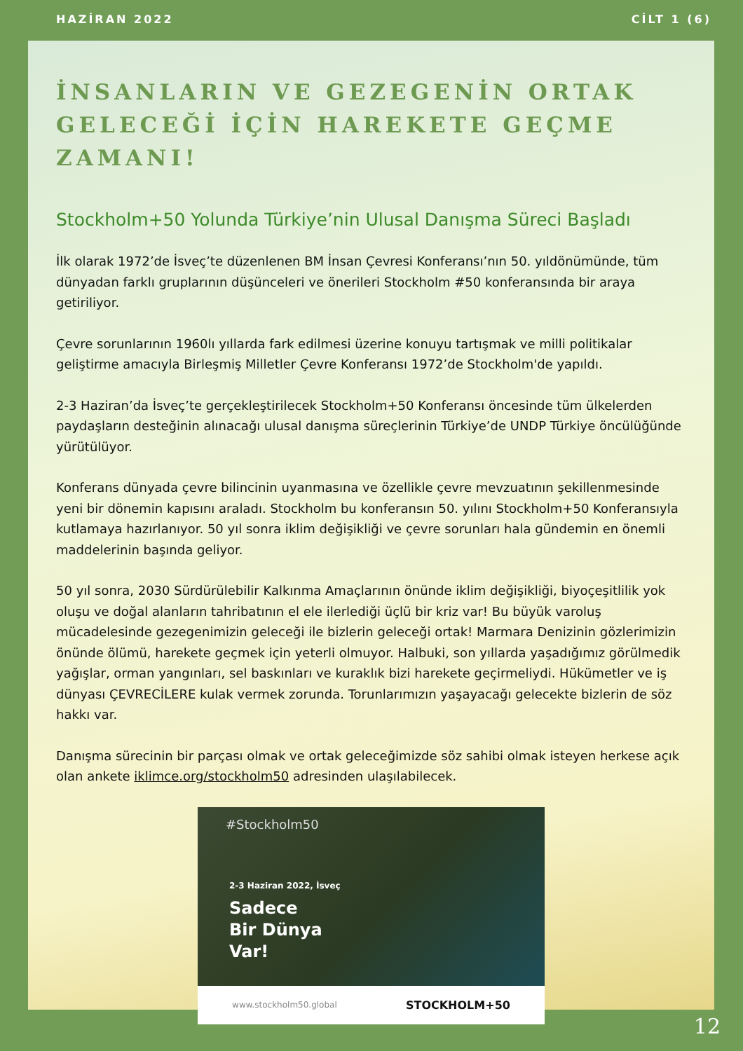HAZİRAN 2022 CİLT 1 (6)
İNSANLARIN VE GEZEGENİN ORTAK GELECEĞİ İÇİN HAREKETE GEÇME ZAMANI!
Stockholm+50 Yolunda Türkiye’nin Ulusal Danışma Süreci Başladı
İlk olarak 1972’de İsveç’te düzenlenen BM İnsan Çevresi Konferansı’nın 50. yıldönümünde, tüm dünyadan farklı gruplarının düşünceleri ve önerileri Stockholm #50 konferansında bir araya getiriliyor.
Çevre sorunlarının 1960lı yıllarda fark edilmesi üzerine konuyu tartışmak ve milli politikalar geliştirme amacıyla Birleşmiş Milletler Çevre Konferansı 1972’de Stockholm'de yapıldı.
2-3 Haziran’da İsveç’te gerçekleştirilecek Stockholm+50 Konferansı öncesinde tüm ülkelerden paydaşların desteğinin alınacağı ulusal danışma süreçlerinin Türkiye’de UNDP Türkiye öncülüğünde yürütülüyor.
Konferans dünyada çevre bilincinin uyanmasına ve özellikle çevre mevzuatının şekillenmesinde yeni bir dönemin kapısını araladı. Stockholm bu konferansın 50. yılını Stockholm+50 Konferansıyla kutlamaya hazırlanıyor. 50 yıl sonra iklim değişikliği ve çevre sorunları hala gündemin en önemli maddelerinin başında geliyor.
50 yıl sonra, 2030 Sürdürülebilir Kalkınma Amaçlarının önünde iklim değişikliği, biyoçeşitlilik yok oluşu ve doğal alanların tahribatının el ele ilerlediği üçlü bir kriz var! Bu büyük varoluş mücadelesinde gezegenimizin geleceği ile bizlerin geleceği ortak! Marmara Denizinin gözlerimizin önünde ölümü, harekete geçmek için yeterli olmuyor. Halbuki, son yıllarda yaşadığımız görülmedik yağışlar, orman yangınları, sel baskınları ve kuraklık bizi harekete geçirmeliydi. Hükümetler ve iş dünyası ÇEVRECİLERE kulak vermek zorunda. Torunlarımızın yaşayacağı gelecekte bizlerin de söz hakkı var.
Danışma sürecinin bir parçası olmak ve ortak geleceğimizde söz sahibi olmak isteyen herkese açık olan ankete iklimce.org/stockholm50 adresinden ulaşılabilecek.
#Stockholm50
2-3 Haziran 2022, İsveç
Sadece
Bir Dünya
Var!
www.stockholm50.global STOCKHOLM+50
12